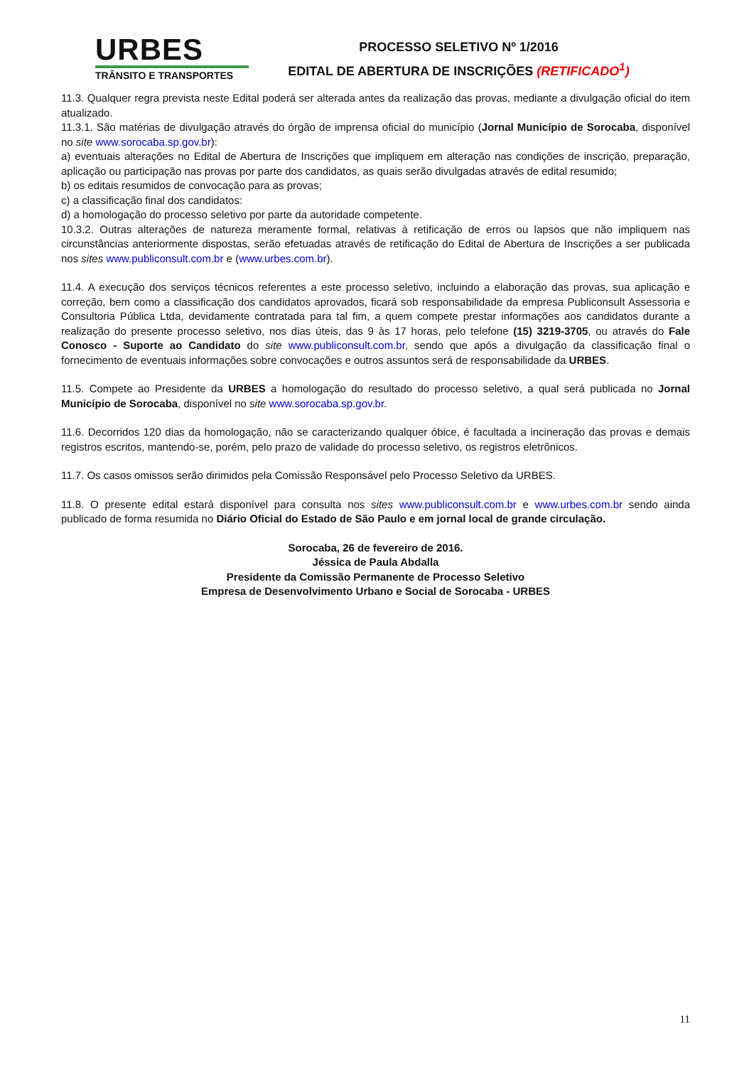URBES
TRÂNSITO E TRANSPORTES
PROCESSO SELETIVO Nº 1/2016
EDITAL DE ABERTURA DE INSCRIÇÕES (RETIFICADO<sup>1</sup>)
11.3. Qualquer regra prevista neste Edital poderá ser alterada antes da realização das provas, mediante a divulgação oficial do item atualizado.
11.3.1. São matérias de divulgação através do órgão de imprensa oficial do município (Jornal Município de Sorocaba, disponível no site www.sorocaba.sp.gov.br):
a) eventuais alterações no Edital de Abertura de Inscrições que impliquem em alteração nas condições de inscrição, preparação, aplicação ou participação nas provas por parte dos candidatos, as quais serão divulgadas através de edital resumido;
b) os editais resumidos de convocação para as provas;
c) a classificação final dos candidatos:
d) a homologação do processo seletivo por parte da autoridade competente.
10.3.2. Outras alterações de natureza meramente formal, relativas à retificação de erros ou lapsos que não impliquem nas circunstâncias anteriormente dispostas, serão efetuadas através de retificação do Edital de Abertura de Inscrições a ser publicada nos sites www.publiconsult.com.br e (www.urbes.com.br).
11.4. A execução dos serviços técnicos referentes a este processo seletivo, incluindo a elaboração das provas, sua aplicação e correção, bem como a classificação dos candidatos aprovados, ficará sob responsabilidade da empresa Publiconsult Assessoria e Consultoria Pública Ltda, devidamente contratada para tal fim, a quem compete prestar informações aos candidatos durante a realização do presente processo seletivo, nos dias úteis, das 9 às 17 horas, pelo telefone (15) 3219-3705, ou através do Fale Conosco - Suporte ao Candidato do site www.publiconsult.com.br, sendo que após a divulgação da classificação final o fornecimento de eventuais informações sobre convocações e outros assuntos será de responsabilidade da URBES.
11.5. Compete ao Presidente da URBES a homologação do resultado do processo seletivo, a qual será publicada no Jornal Município de Sorocaba, disponível no site www.sorocaba.sp.gov.br.
11.6. Decorridos 120 dias da homologação, não se caracterizando qualquer óbice, é facultada a incineração das provas e demais registros escritos, mantendo-se, porém, pelo prazo de validade do processo seletivo, os registros eletrônicos.
11.7. Os casos omissos serão dirimidos pela Comissão Responsável pelo Processo Seletivo da URBES.
11.8. O presente edital estará disponível para consulta nos sites www.publiconsult.com.br e www.urbes.com.br sendo ainda publicado de forma resumida no Diário Oficial do Estado de São Paulo e em jornal local de grande circulação.
Sorocaba, 26 de fevereiro de 2016.
Jéssica de Paula Abdalla
Presidente da Comissão Permanente de Processo Seletivo
Empresa de Desenvolvimento Urbano e Social de Sorocaba - URBES
11